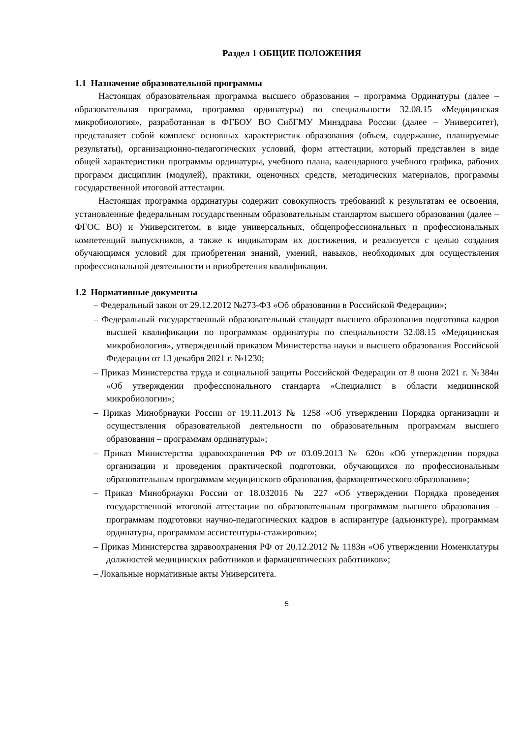Раздел 1 ОБЩИЕ ПОЛОЖЕНИЯ
1.1 Назначение образовательной программы
Настоящая образовательная программа высшего образования – программа Ординатуры (далее – образовательная программа, программа ординатуры) по специальности 32.08.15 «Медицинская микробиология», разработанная в ФГБОУ ВО СибГМУ Минздрава России (далее – Университет), представляет собой комплекс основных характеристик образования (объем, содержание, планируемые результаты), организационно-педагогических условий, форм аттестации, который представлен в виде общей характеристики программы ординатуры, учебного плана, календарного учебного графика, рабочих программ дисциплин (модулей), практики, оценочных средств, методических материалов, программы государственной итоговой аттестации.
Настоящая программа ординатуры содержит совокупность требований к результатам ее освоения, установленные федеральным государственным образовательным стандартом высшего образования (далее – ФГОС ВО) и Университетом, в виде универсальных, общепрофессиональных и профессиональных компетенций выпускников, а также к индикаторам их достижения, и реализуется с целью создания обучающимся условий для приобретения знаний, умений, навыков, необходимых для осуществления профессиональной деятельности и приобретения квалификации.
1.2 Нормативные документы
– Федеральный закон от 29.12.2012 №273-ФЗ «Об образовании в Российской Федерации»;
– Федеральный государственный образовательный стандарт высшего образования подготовка кадров высшей квалификации по программам ординатуры по специальности 32.08.15 «Медицинская микробиология», утвержденный приказом Министерства науки и высшего образования Российской Федерации от 13 декабря 2021 г. №1230;
– Приказ Министерства труда и социальной защиты Российской Федерации от 8 июня 2021 г. №384н «Об утверждении профессионального стандарта «Специалист в области медицинской микробиологии»;
– Приказ Минобрнауки России от 19.11.2013 № 1258 «Об утверждении Порядка организации и осуществления образовательной деятельности по образовательным программам высшего образования – программам ординатуры»;
– Приказ Министерства здравоохранения РФ от 03.09.2013 № 620н «Об утверждении порядка организации и проведения практической подготовки, обучающихся по профессиональным образовательным программам медицинского образования, фармацевтического образования»;
– Приказ Минобрнауки России от 18.032016 № 227 «Об утверждении Порядка проведения государственной итоговой аттестации по образовательным программам высшего образования – программам подготовки научно-педагогических кадров в аспирантуре (адъюнктуре), программам ординатуры, программам ассистентуры-стажировки»;
– Приказ Министерства здравоохранения РФ от 20.12.2012 № 1183н «Об утверждении Номенклатуры должностей медицинских работников и фармацевтических работников»;
– Локальные нормативные акты Университета.
5